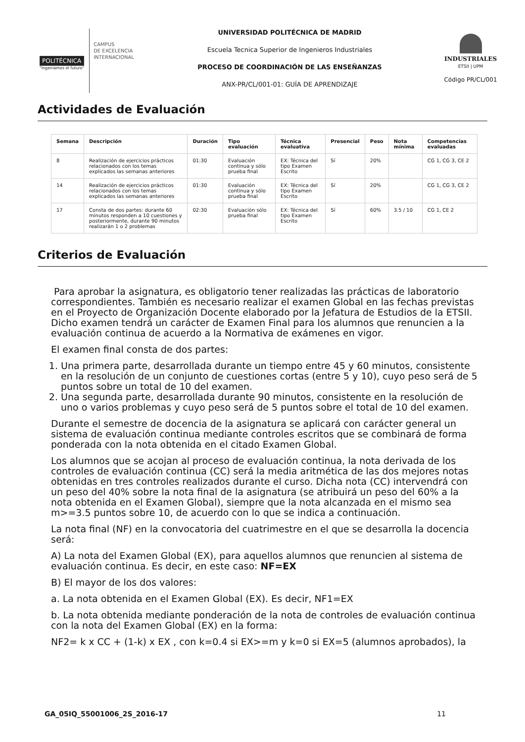POLITÉCNICA
"Ingeniamos el futuro"
CAMPUS
DE EXCELENCIA
INTERNACIONAL
UNIVERSIDAD POLITÉCNICA DE MADRID
Escuela Tecnica Superior de Ingenieros Industriales
PROCESO DE COORDINACIÓN DE LAS ENSEÑANZAS
ANX-PR/CL/001-01: GUÍA DE APRENDIZAJE
INDUSTRIALES
ETSII | UPM
Código PR/CL/001
Actividades de Evaluación
| Semana | Descripción | Duración | Tipo evaluación | Técnica evaluativa | Presencial | Peso | Nota mínima | Competencias evaluadas |
| --- | --- | --- | --- | --- | --- | --- | --- | --- |
| 8 | Realización de ejercicios prácticos relacionados con los temas explicados las semanas anteriores | 01:30 | Evaluación continua y sólo prueba final | EX: Técnica del tipo Examen Escrito | Sí | 20% | | CG 1, CG 3, CE 2 |
| 14 | Realización de ejercicios prácticos relacionados con los temas explicados las semanas anteriores | 01:30 | Evaluación continua y sólo prueba final | EX: Técnica del tipo Examen Escrito | Sí | 20% | | CG 1, CG 3, CE 2 |
| 17 | Consta de dos partes: durante 60 minutos responden a 10 cuestiones y posteriormente, durante 90 minutos realizarán 1 o 2 problemas | 02:30 | Evaluación sólo prueba final | EX: Técnica del tipo Examen Escrito | Sí | 60% | 3.5 / 10 | CG 1, CE 2 |
Criterios de Evaluación
Para aprobar la asignatura, es obligatorio tener realizadas las prácticas de laboratorio correspondientes. También es necesario realizar el examen Global en las fechas previstas en el Proyecto de Organización Docente elaborado por la Jefatura de Estudios de la ETSII. Dicho examen tendrá un carácter de Examen Final para los alumnos que renuncien a la evaluación continua de acuerdo a la Normativa de exámenes en vigor.
El examen final consta de dos partes:
1. Una primera parte, desarrollada durante un tiempo entre 45 y 60 minutos, consistente en la resolución de un conjunto de cuestiones cortas (entre 5 y 10), cuyo peso será de 5 puntos sobre un total de 10 del examen.
2. Una segunda parte, desarrollada durante 90 minutos, consistente en la resolución de uno o varios problemas y cuyo peso será de 5 puntos sobre el total de 10 del examen.
Durante el semestre de docencia de la asignatura se aplicará con carácter general un sistema de evaluación continua mediante controles escritos que se combinará de forma ponderada con la nota obtenida en el citado Examen Global.
Los alumnos que se acojan al proceso de evaluación continua, la nota derivada de los controles de evaluación continua (CC) será la media aritmética de las dos mejores notas obtenidas en tres controles realizados durante el curso. Dicha nota (CC) intervendrá con un peso del 40% sobre la nota final de la asignatura (se atribuirá un peso del 60% a la nota obtenida en el Examen Global), siempre que la nota alcanzada en el mismo sea m>=3.5 puntos sobre 10, de acuerdo con lo que se indica a continuación.
La nota final (NF) en la convocatoria del cuatrimestre en el que se desarrolla la docencia será:
A) La nota del Examen Global (EX), para aquellos alumnos que renuncien al sistema de evaluación continua. Es decir, en este caso: NF=EX
B) El mayor de los dos valores:
a. La nota obtenida en el Examen Global (EX). Es decir, NF1=EX
b. La nota obtenida mediante ponderación de la nota de controles de evaluación continua con la nota del Examen Global (EX) en la forma:
NF2= k x CC + (1-k) x EX , con k=0.4 si EX>=m y k=0 si EX=5 (alumnos aprobados), la
GA_05IQ_55001006_2S_2016-17 11